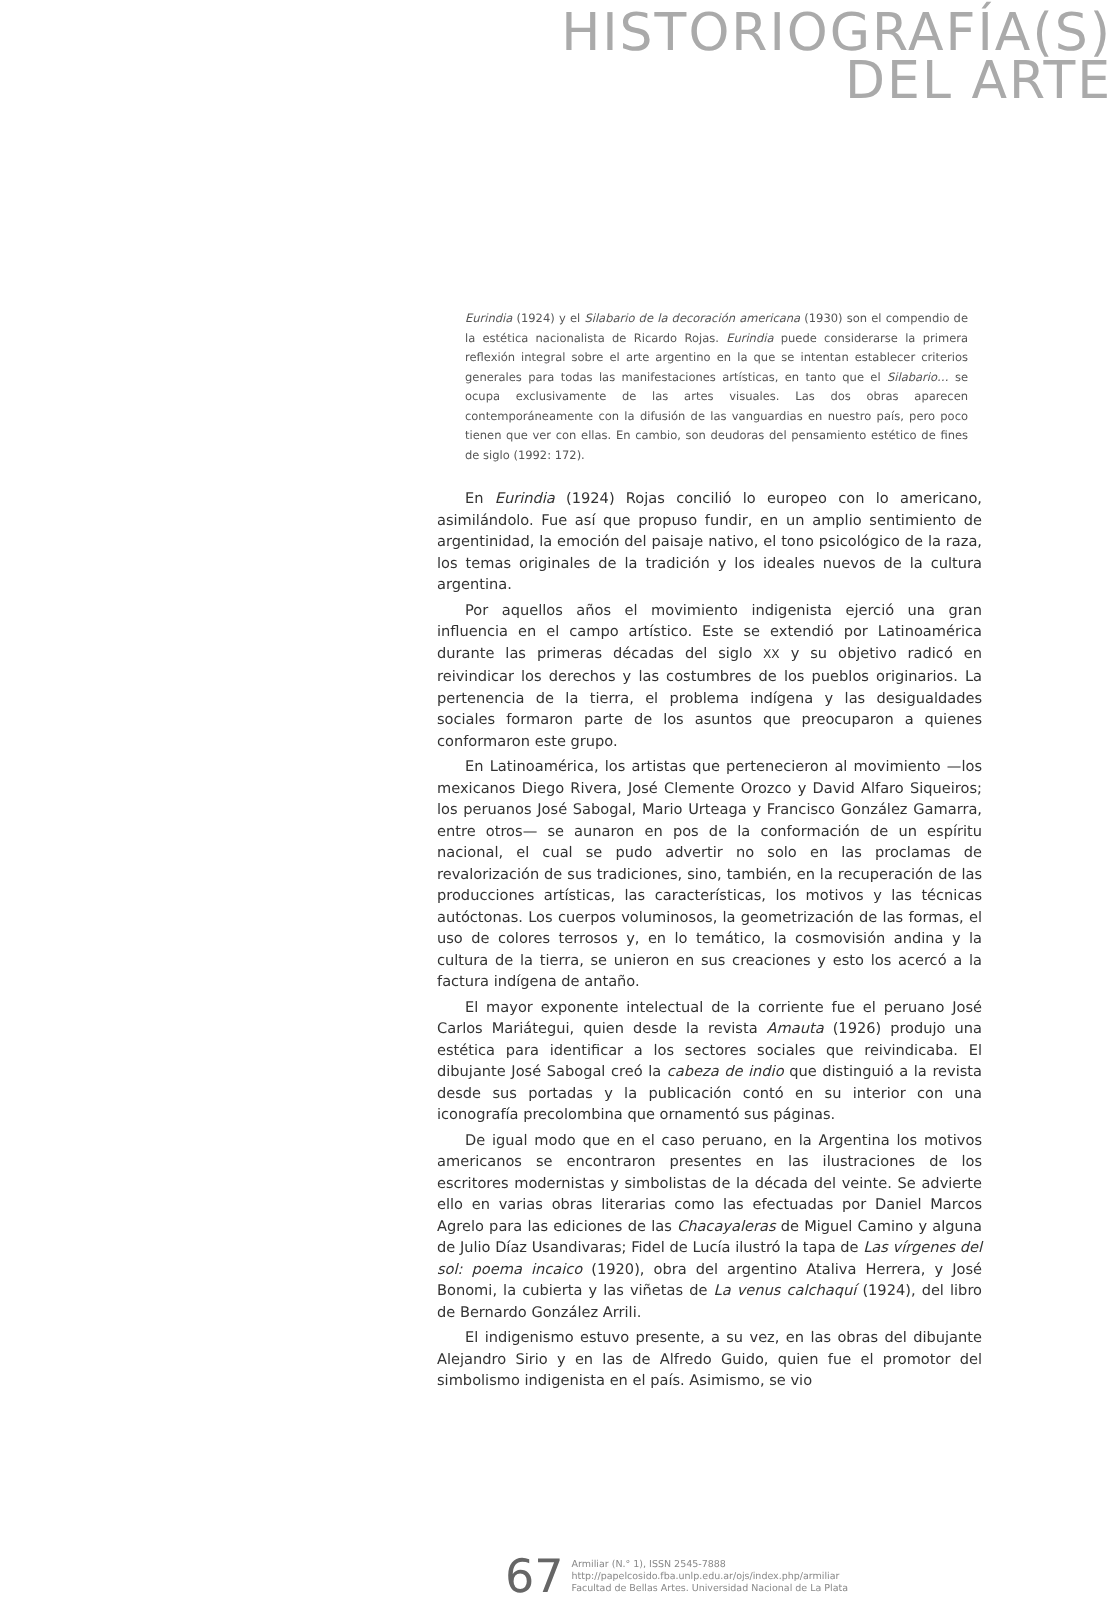HISTORIOGRAFÍA(S)
DEL ARTE
Eurindia (1924) y el Silabario de la decoración americana (1930) son el compendio de la estética nacionalista de Ricardo Rojas. Eurindia puede considerarse la primera reflexión integral sobre el arte argentino en la que se intentan establecer criterios generales para todas las manifestaciones artísticas, en tanto que el Silabario… se ocupa exclusivamente de las artes visuales. Las dos obras aparecen contemporáneamente con la difusión de las vanguardias en nuestro país, pero poco tienen que ver con ellas. En cambio, son deudoras del pensamiento estético de fines de siglo (1992: 172).
En Eurindia (1924) Rojas concilió lo europeo con lo americano, asimilándolo. Fue así que propuso fundir, en un amplio sentimiento de argentinidad, la emoción del paisaje nativo, el tono psicológico de la raza, los temas originales de la tradición y los ideales nuevos de la cultura argentina.
Por aquellos años el movimiento indigenista ejerció una gran influencia en el campo artístico. Este se extendió por Latinoamérica durante las primeras décadas del siglo XX y su objetivo radicó en reivindicar los derechos y las costumbres de los pueblos originarios. La pertenencia de la tierra, el problema indígena y las desigualdades sociales formaron parte de los asuntos que preocuparon a quienes conformaron este grupo.
En Latinoamérica, los artistas que pertenecieron al movimiento —los mexicanos Diego Rivera, José Clemente Orozco y David Alfaro Siqueiros; los peruanos José Sabogal, Mario Urteaga y Francisco González Gamarra, entre otros— se aunaron en pos de la conformación de un espíritu nacional, el cual se pudo advertir no solo en las proclamas de revalorización de sus tradiciones, sino, también, en la recuperación de las producciones artísticas, las características, los motivos y las técnicas autóctonas. Los cuerpos voluminosos, la geometrización de las formas, el uso de colores terrosos y, en lo temático, la cosmovisión andina y la cultura de la tierra, se unieron en sus creaciones y esto los acercó a la factura indígena de antaño.
El mayor exponente intelectual de la corriente fue el peruano José Carlos Mariátegui, quien desde la revista Amauta (1926) produjo una estética para identificar a los sectores sociales que reivindicaba. El dibujante José Sabogal creó la cabeza de indio que distinguió a la revista desde sus portadas y la publicación contó en su interior con una iconografía precolombina que ornamentó sus páginas.
De igual modo que en el caso peruano, en la Argentina los motivos americanos se encontraron presentes en las ilustraciones de los escritores modernistas y simbolistas de la década del veinte. Se advierte ello en varias obras literarias como las efectuadas por Daniel Marcos Agrelo para las ediciones de las Chacayaleras de Miguel Camino y alguna de Julio Díaz Usandivaras; Fidel de Lucía ilustró la tapa de Las vírgenes del sol: poema incaico (1920), obra del argentino Ataliva Herrera, y José Bonomi, la cubierta y las viñetas de La venus calchaquí (1924), del libro de Bernardo González Arrili.
El indigenismo estuvo presente, a su vez, en las obras del dibujante Alejandro Sirio y en las de Alfredo Guido, quien fue el promotor del simbolismo indigenista en el país. Asimismo, se vio
67
Armiliar (N.° 1), ISSN 2545-7888
http://papelcosido.fba.unlp.edu.ar/ojs/index.php/armiliar
Facultad de Bellas Artes. Universidad Nacional de La Plata